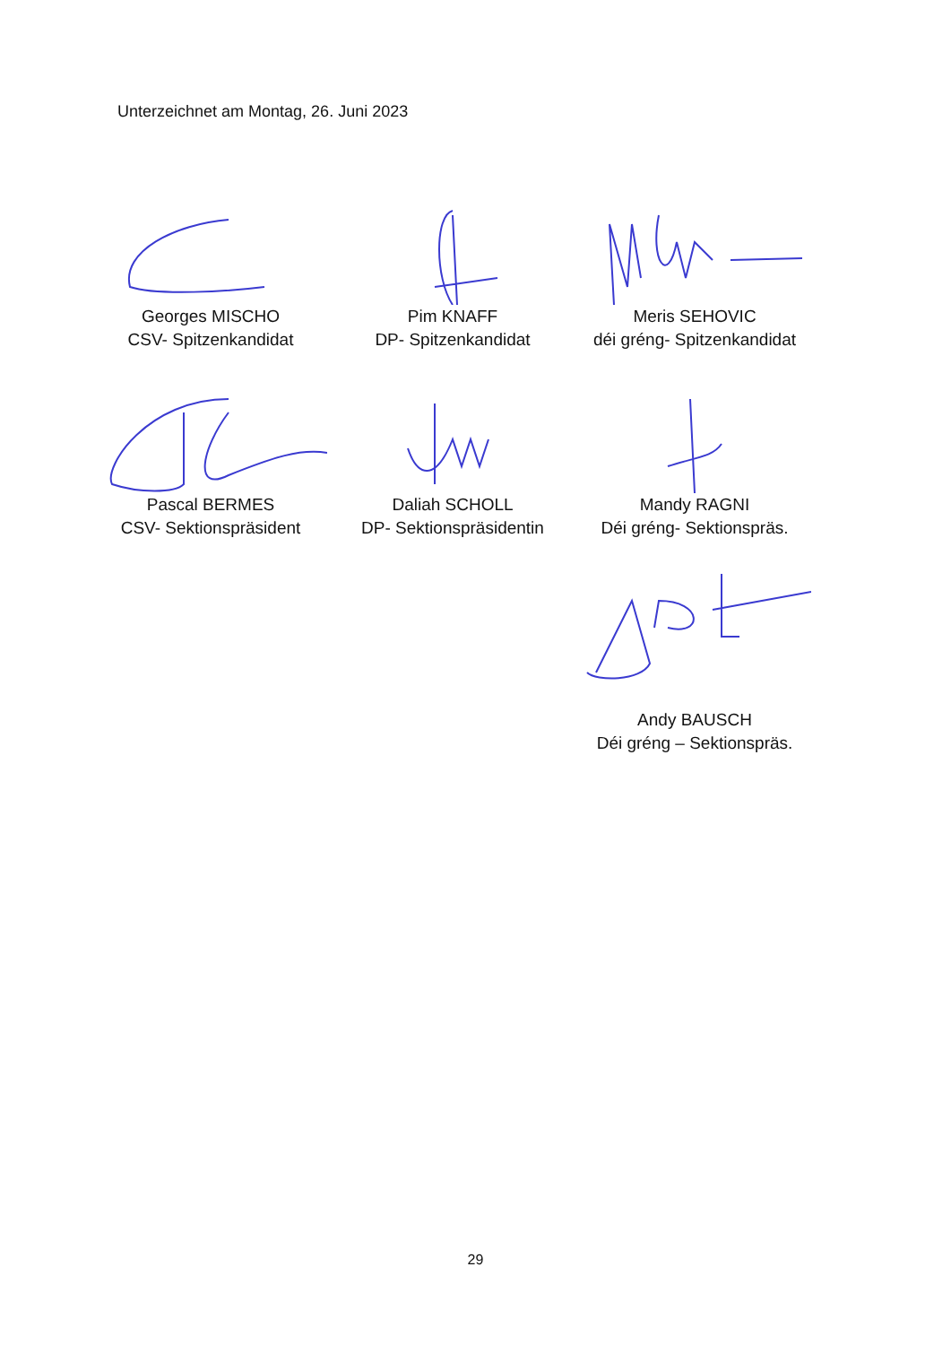Unterzeichnet am Montag, 26. Juni 2023
Georges MISCHO
CSV- Spitzenkandidat
Pim KNAFF
DP- Spitzenkandidat
Meris SEHOVIC
déi gréng- Spitzenkandidat
Pascal BERMES
CSV- Sektionspräsident
Daliah SCHOLL
DP- Sektionspräsidentin
Mandy RAGNI
Déi gréng- Sektionspräs.
Andy BAUSCH
Déi gréng – Sektionspräs.
29